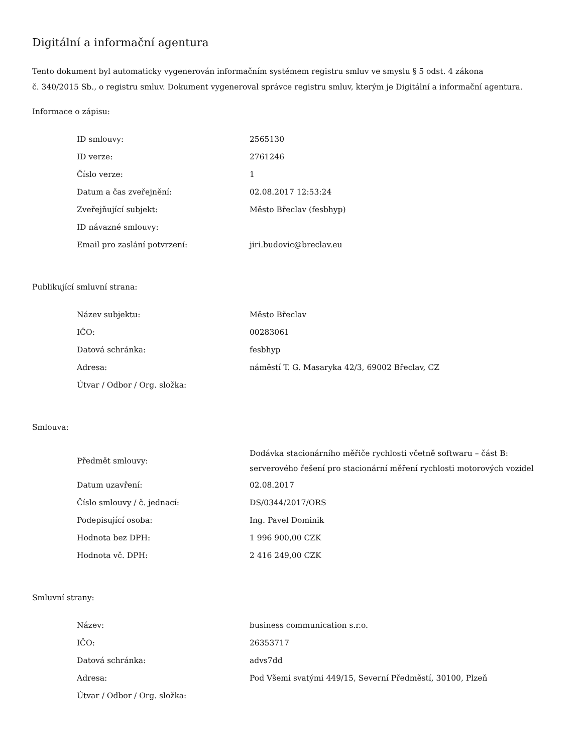Digitální a informační agentura
Tento dokument byl automaticky vygenerován informačním systémem registru smluv ve smyslu § 5 odst. 4 zákona
č. 340/2015 Sb., o registru smluv. Dokument vygeneroval správce registru smluv, kterým je Digitální a informační agentura.
Informace o zápisu:
| ID smlouvy: | 2565130 |
| ID verze: | 2761246 |
| Číslo verze: | 1 |
| Datum a čas zveřejnění: | 02.08.2017 12:53:24 |
| Zveřejňující subjekt: | Město Břeclav (fesbhyp) |
| ID návazné smlouvy: | |
| Email pro zaslání potvrzení: | jiri.budovic@breclav.eu |
Publikující smluvní strana:
| Název subjektu: | Město Břeclav |
| IČO: | 00283061 |
| Datová schránka: | fesbhyp |
| Adresa: | náměstí T. G. Masaryka 42/3, 69002 Břeclav, CZ |
| Útvar / Odbor / Org. složka: | |
Smlouva:
| Předmět smlouvy: | Dodávka stacionárního měřiče rychlosti včetně softwaru – část B: serverového řešení pro stacionární měření rychlosti motorových vozidel |
| Datum uzavření: | 02.08.2017 |
| Číslo smlouvy / č. jednací: | DS/0344/2017/ORS |
| Podepisující osoba: | Ing. Pavel Dominik |
| Hodnota bez DPH: | 1 996 900,00 CZK |
| Hodnota vč. DPH: | 2 416 249,00 CZK |
Smluvní strany:
| Název: | business communication s.r.o. |
| IČO: | 26353717 |
| Datová schránka: | advs7dd |
| Adresa: | Pod Všemi svatými 449/15, Severní Předměstí, 30100, Plzeň |
| Útvar / Odbor / Org. složka: | |